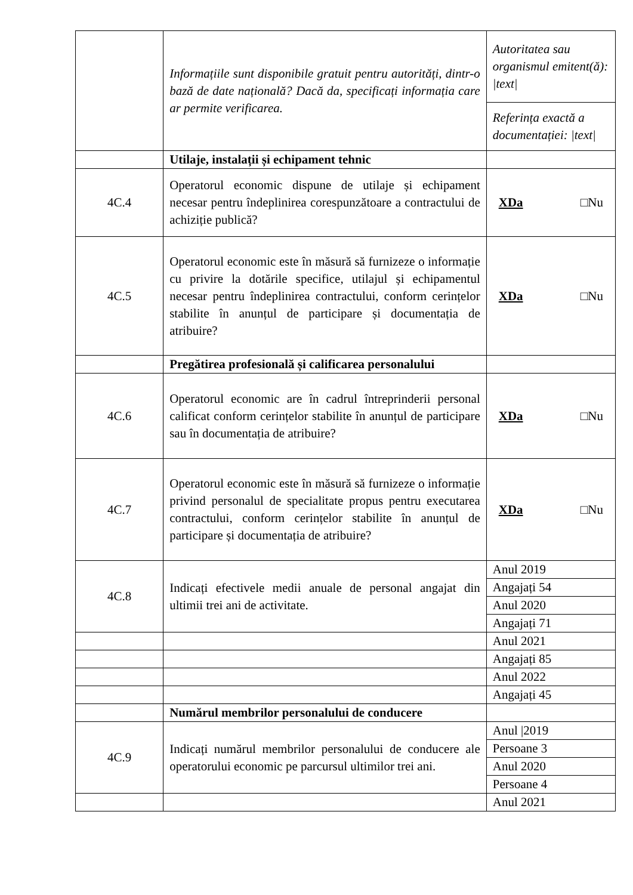| | Informațiile sunt disponibile gratuit pentru autorități, dintr-o bază de date națională? Dacă da, specificați informația care ar permite verificarea. | Autoritatea sau organismul emitent(ă): /text/ |
| | | Referința exactă a documentației: /text/ |
| | Utilaje, instalații și echipament tehnic | |
| 4C.4 | Operatorul economic dispune de utilaje și echipament necesar pentru îndeplinirea corespunzătoare a contractului de achiziție publică? | XDa □Nu |
| 4C.5 | Operatorul economic este în măsură să furnizeze o informație cu privire la dotările specifice, utilajul și echipamentul necesar pentru îndeplinirea contractului, conform cerințelor stabilite în anunțul de participare și documentația de atribuire? | XDa □Nu |
| | Pregătirea profesională și calificarea personalului | |
| 4C.6 | Operatorul economic are în cadrul întreprinderii personal calificat conform cerințelor stabilite în anunțul de participare sau în documentația de atribuire? | XDa □Nu |
| 4C.7 | Operatorul economic este în măsură să furnizeze o informație privind personalul de specialitate propus pentru executarea contractului, conform cerințelor stabilite în anunțul de participare și documentația de atribuire? | XDa □Nu |
| 4C.8 | Indicați efectivele medii anuale de personal angajat din ultimii trei ani de activitate. | Anul 2019 |
| | | Angajați 54 |
| | | Anul 2020 |
| | | Angajați 71 |
| | | Anul 2021 |
| | | Angajați 85 |
| | | Anul 2022 |
| | | Angajați 45 |
| | Numărul membrilor personalului de conducere | |
| 4C.9 | Indicați numărul membrilor personalului de conducere ale operatorului economic pe parcursul ultimilor trei ani. | Anul /2019 |
| | | Persoane 3 |
| | | Anul 2020 |
| | | Persoane 4 |
| | | Anul 2021 |